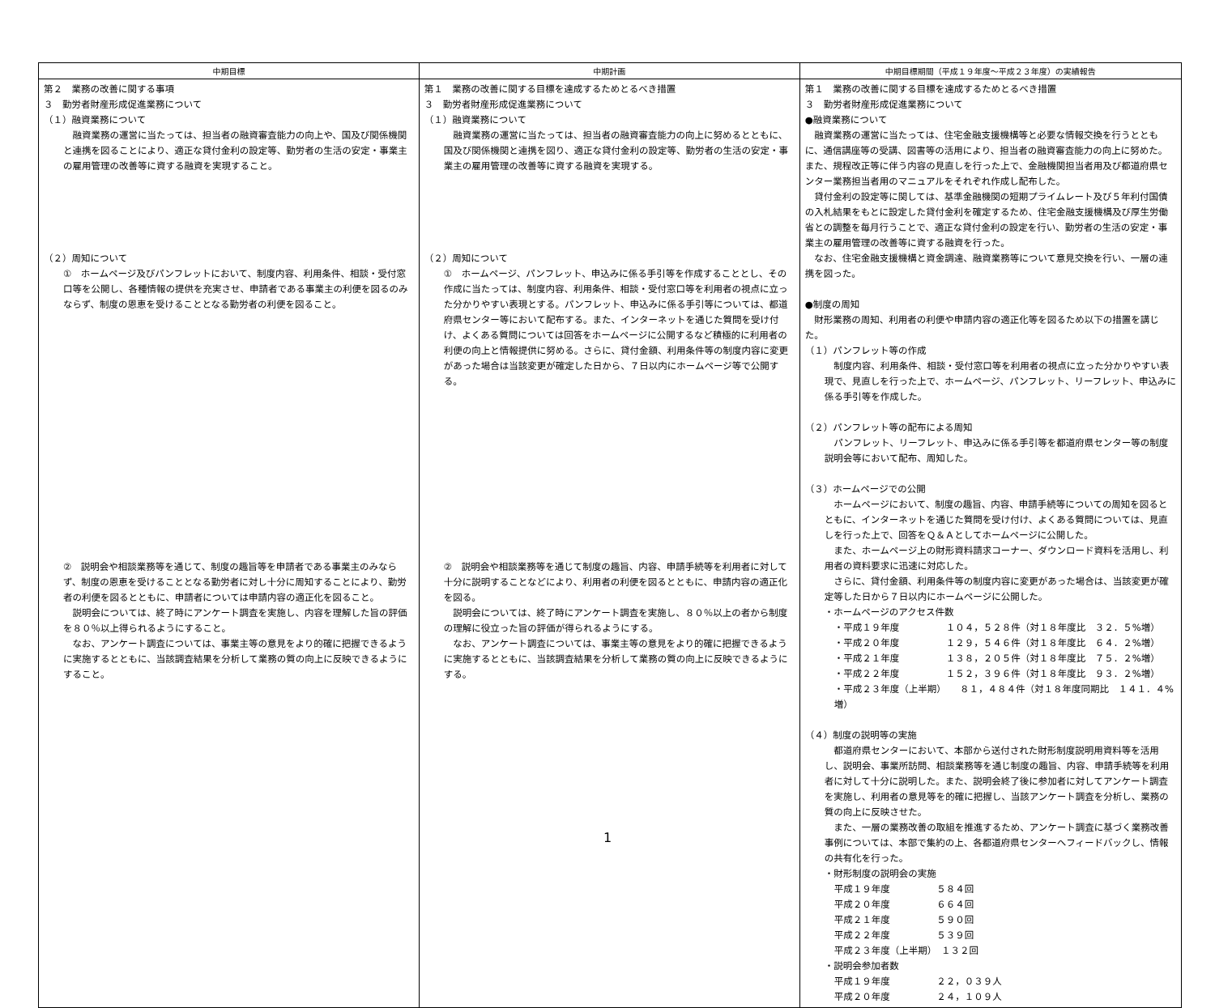| 中期目標 | 中期計画 | 中期目標期間（平成１９年度～平成２３年度）の実績報告 |
| --- | --- | --- |
| 第２ 業務の改善に関する事項 ３ 勤労者財産形成促進業務について （１）融資業務について 融資業務の運営に当たっては、担当者の融資審査能力の向上や、国及び関係機関と連携を図ることにより、適正な貸付金利の設定等、勤労者の生活の安定・事業主の雇用管理の改善等に資する融資を実現すること。 （２）周知について ① ホームページ及びパンフレットにおいて、制度内容、利用条件、相談・受付窓口等を公開し、各種情報の提供を充実させ、申請者である事業主の利便を図るのみならず、制度の恩恵を受けることとなる勤労者の利便を図ること。 ② 説明会や相談業務等を通じて、制度の趣旨等を申請者である事業主のみならず、制度の恩恵を受けることとなる勤労者に対し十分に周知することにより、勤労者の利便を図るとともに、申請者については申請内容の適正化を図ること。 説明会については、終了時にアンケート調査を実施し、内容を理解した旨の評価を８０％以上得られるようにすること。 なお、アンケート調査については、事業主等の意見をより的確に把握できるように実施するとともに、当該調査結果を分析して業務の質の向上に反映できるようにすること。 | 第１ 業務の改善に関する目標を達成するためとるべき措置 ３ 勤労者財産形成促進業務について （１）融資業務について 融資業務の運営に当たっては、担当者の融資審査能力の向上に努めるとともに、国及び関係機関と連携を図り、適正な貸付金利の設定等、勤労者の生活の安定・事業主の雇用管理の改善等に資する融資を実現する。 （２）周知について ① ホームページ、パンフレット、申込みに係る手引等を作成することとし、その作成に当たっては、制度内容、利用条件、相談・受付窓口等を利用者の視点に立った分かりやすい表現とする。パンフレット、申込みに係る手引等については、都道府県センター等において配布する。また、インターネットを通じた質問を受け付け、よくある質問については回答をホームページに公開するなど積極的に利用者の利便の向上と情報提供に努める。さらに、貸付金額、利用条件等の制度内容に変更があった場合は当該変更が確定した日から、７日以内にホームページ等で公開する。 ② 説明会や相談業務等を通じて制度の趣旨、内容、申請手続等を利用者に対して十分に説明することなどにより、利用者の利便を図るとともに、申請内容の適正化を図る。 説明会については、終了時にアンケート調査を実施し、８０％以上の者から制度の理解に役立った旨の評価が得られるようにする。 なお、アンケート調査については、事業主等の意見をより的確に把握できるように実施するとともに、当該調査結果を分析して業務の質の向上に反映できるようにする。 | 第１ 業務の改善に関する目標を達成するためとるべき措置 ３ 勤労者財産形成促進業務について ●融資業務について 融資業務の運営に当たっては、住宅金融支援機構等と必要な情報交換を行うとともに、通信講座等の受講、図書等の活用により、担当者の融資審査能力の向上に努めた。また、規程改正等に伴う内容の見直しを行った上で、金融機関担当者用及び都道府県センター業務担当者用のマニュアルをそれぞれ作成し配布した。 貸付金利の設定等に関しては、基準金融機関の短期プライムレート及び５年利付国債の入札結果をもとに設定した貸付金利を確定するため、住宅金融支援機構及び厚生労働省との調整を毎月行うことで、適正な貸付金利の設定を行い、勤労者の生活の安定・事業主の雇用管理の改善等に資する融資を行った。 なお、住宅金融支援機構と資金調達、融資業務等について意見交換を行い、一層の連携を図った。 ●制度の周知 財形業務の周知、利用者の利便や申請内容の適正化等を図るため以下の措置を講じた。 （１）パンフレット等の作成 制度内容、利用条件、相談・受付窓口等を利用者の視点に立った分かりやすい表現で、見直しを行った上で、ホームページ、パンフレット、リーフレット、申込みに係る手引等を作成した。 （２）パンフレット等の配布による周知 パンフレット、リーフレット、申込みに係る手引等を都道府県センター等の制度説明会等において配布、周知した。 （３）ホームページでの公開 ホームページにおいて、制度の趣旨、内容、申請手続等についての周知を図るとともに、インターネットを通じた質問を受け付け、よくある質問については、見直しを行った上で、回答をＱ＆Ａとしてホームページに公開した。 また、ホームページ上の財形資料請求コーナー、ダウンロード資料を活用し、利用者の資料要求に迅速に対応した。 さらに、貸付金額、利用条件等の制度内容に変更があった場合は、当該変更が確定等した日から７日以内にホームページに公開した。 ・ホームページのアクセス件数 ・平成１９年度 １０４，５２８件（対１８年度比 ３２．５%増） ・平成２０年度 １２９，５４６件（対１８年度比 ６４．２%増） ・平成２１年度 １３８，２０５件（対１８年度比 ７５．２%増） ・平成２２年度 １５２，３９６件（対１８年度比 ９３．２%増） ・平成２３年度（上半期） ８１，４８４件（対１８年度同期比 １４１．４%増） （４）制度の説明等の実施 都道府県センターにおいて、本部から送付された財形制度説明用資料等を活用し、説明会、事業所訪問、相談業務等を通じ制度の趣旨、内容、申請手続等を利用者に対して十分に説明した。また、説明会終了後に参加者に対してアンケート調査を実施し、利用者の意見等を的確に把握し、当該アンケート調査を分析し、業務の質の向上に反映させた。 また、一層の業務改善の取組を推進するため、アンケート調査に基づく業務改善事例については、本部で集約の上、各都道府県センターへフィードバックし、情報の共有化を行った。 ・財形制度の説明会の実施 平成１９年度 ５８４回 平成２０年度 ６６４回 平成２１年度 ５９０回 平成２２年度 ５３９回 平成２３年度（上半期） １３２回 ・説明会参加者数 平成１９年度 ２２，０３９人 平成２０年度 ２４，１０９人 |
1